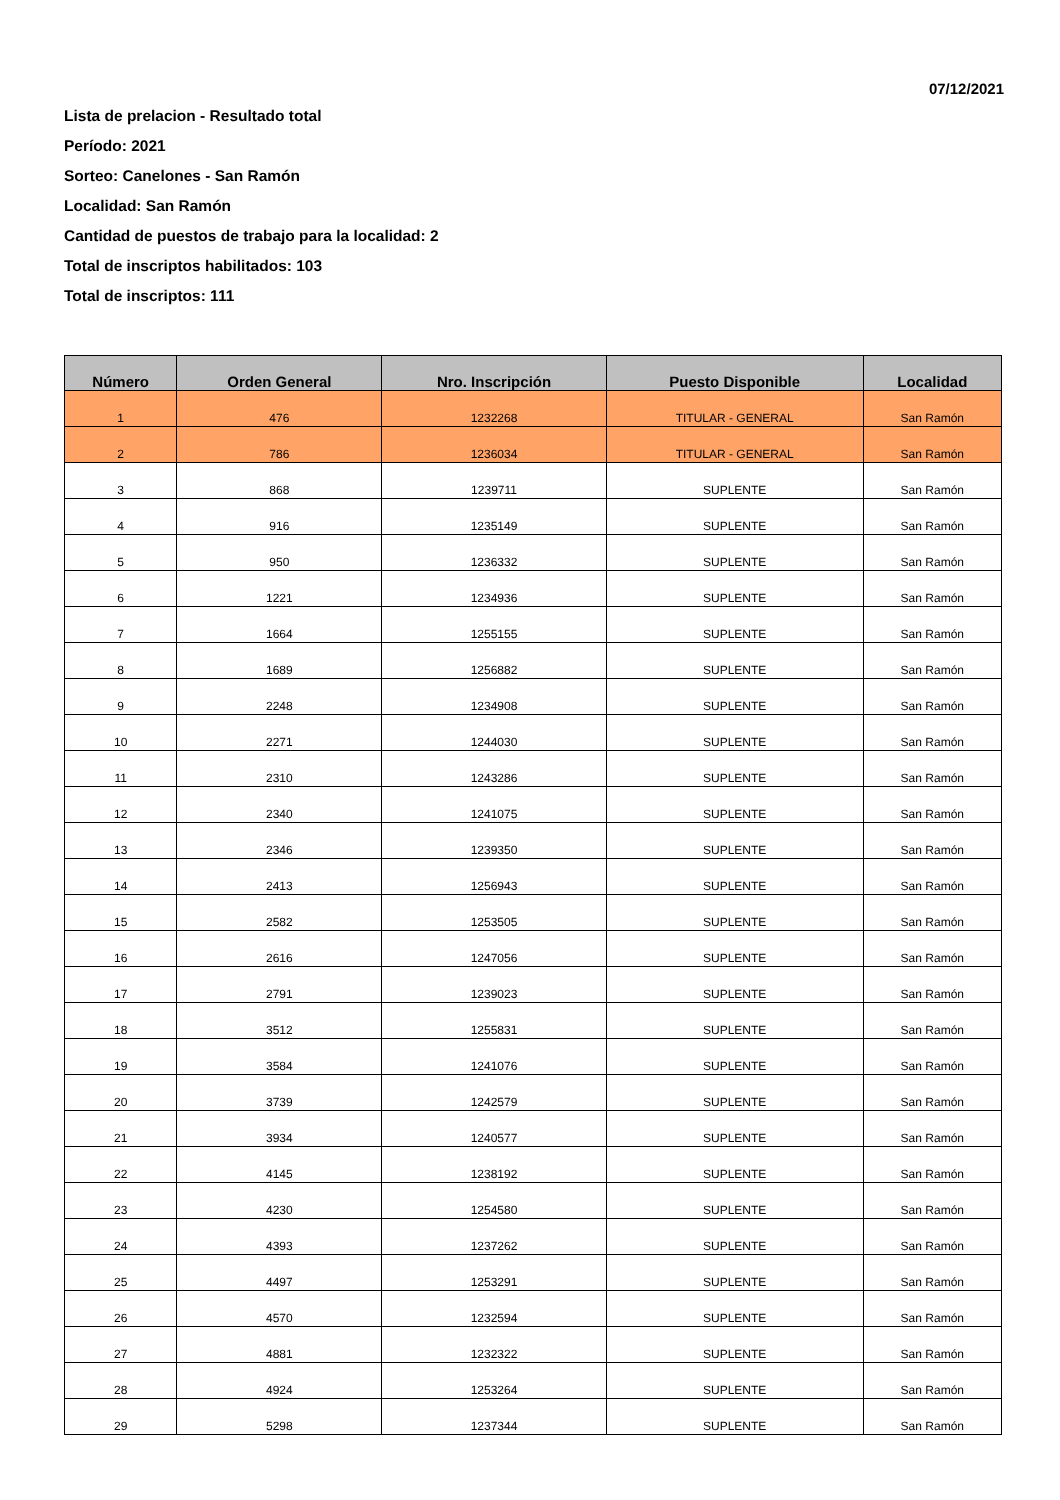07/12/2021
Lista de prelacion - Resultado total
Período: 2021
Sorteo: Canelones - San Ramón
Localidad: San Ramón
Cantidad de puestos de trabajo para la localidad: 2
Total de inscriptos habilitados: 103
Total de inscriptos: 111
| Número | Orden General | Nro. Inscripción | Puesto Disponible | Localidad |
| --- | --- | --- | --- | --- |
| 1 | 476 | 1232268 | TITULAR - GENERAL | San Ramón |
| 2 | 786 | 1236034 | TITULAR - GENERAL | San Ramón |
| 3 | 868 | 1239711 | SUPLENTE | San Ramón |
| 4 | 916 | 1235149 | SUPLENTE | San Ramón |
| 5 | 950 | 1236332 | SUPLENTE | San Ramón |
| 6 | 1221 | 1234936 | SUPLENTE | San Ramón |
| 7 | 1664 | 1255155 | SUPLENTE | San Ramón |
| 8 | 1689 | 1256882 | SUPLENTE | San Ramón |
| 9 | 2248 | 1234908 | SUPLENTE | San Ramón |
| 10 | 2271 | 1244030 | SUPLENTE | San Ramón |
| 11 | 2310 | 1243286 | SUPLENTE | San Ramón |
| 12 | 2340 | 1241075 | SUPLENTE | San Ramón |
| 13 | 2346 | 1239350 | SUPLENTE | San Ramón |
| 14 | 2413 | 1256943 | SUPLENTE | San Ramón |
| 15 | 2582 | 1253505 | SUPLENTE | San Ramón |
| 16 | 2616 | 1247056 | SUPLENTE | San Ramón |
| 17 | 2791 | 1239023 | SUPLENTE | San Ramón |
| 18 | 3512 | 1255831 | SUPLENTE | San Ramón |
| 19 | 3584 | 1241076 | SUPLENTE | San Ramón |
| 20 | 3739 | 1242579 | SUPLENTE | San Ramón |
| 21 | 3934 | 1240577 | SUPLENTE | San Ramón |
| 22 | 4145 | 1238192 | SUPLENTE | San Ramón |
| 23 | 4230 | 1254580 | SUPLENTE | San Ramón |
| 24 | 4393 | 1237262 | SUPLENTE | San Ramón |
| 25 | 4497 | 1253291 | SUPLENTE | San Ramón |
| 26 | 4570 | 1232594 | SUPLENTE | San Ramón |
| 27 | 4881 | 1232322 | SUPLENTE | San Ramón |
| 28 | 4924 | 1253264 | SUPLENTE | San Ramón |
| 29 | 5298 | 1237344 | SUPLENTE | San Ramón |